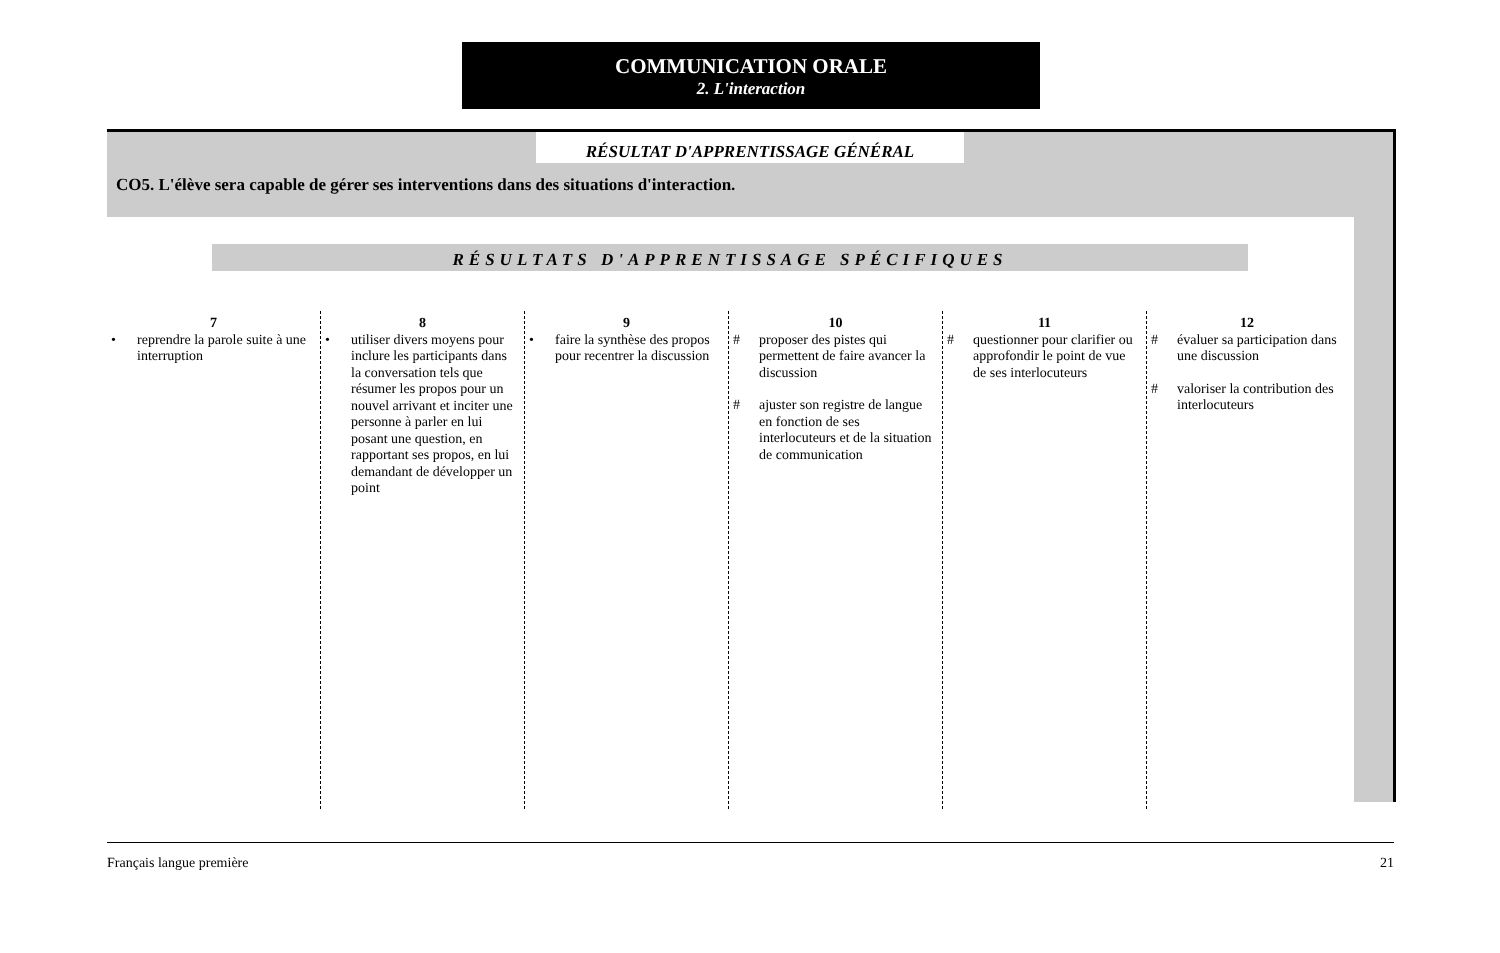COMMUNICATION ORALE
2. L'interaction
RÉSULTAT D'APPRENTISSAGE GÉNÉRAL
CO5. L'élève sera capable de gérer ses interventions dans des situations d'interaction.
RÉSULTATS D'APPRENTISSAGE SPÉCIFIQUES
| 7 • reprendre la parole suite à une interruption | 8 • utiliser divers moyens pour inclure les participants dans la conversation tels que résumer les propos pour un nouvel arrivant et inciter une personne à parler en lui posant une question, en rapportant ses propos, en lui demandant de développer un point | 9 • faire la synthèse des propos pour recentrer la discussion | 10 # proposer des pistes qui permettent de faire avancer la discussion # ajuster son registre de langue en fonction de ses interlocuteurs et de la situation de communication | 11 # questionner pour clarifier ou approfondir le point de vue de ses interlocuteurs | 12 # évaluer sa participation dans une discussion # valoriser la contribution des interlocuteurs |
Français langue première 21